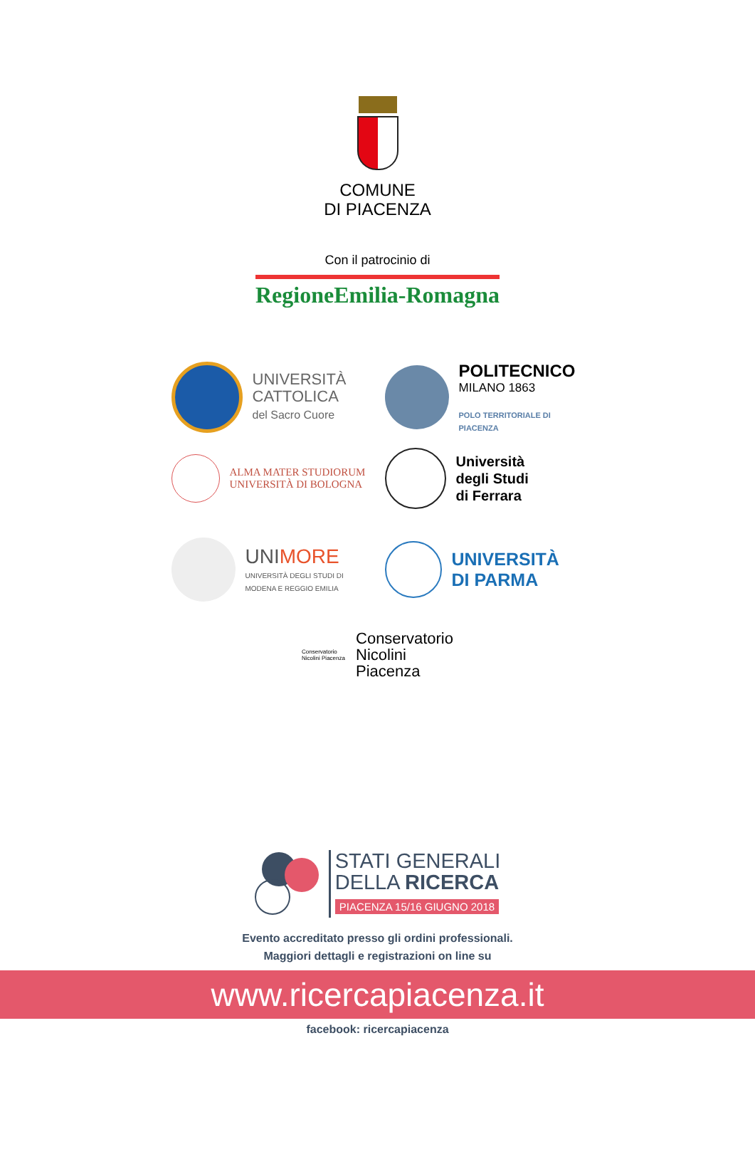COMUNE
DI PIACENZA
Con il patrocinio di
RegioneEmilia-Romagna
UNIVERSITÀ
CATTOLICA
del Sacro Cuore
POLITECNICO
MILANO 1863
POLO TERRITORIALE DI
PIACENZA
ALMA MATER STUDIORUM
UNIVERSITÀ DI BOLOGNA
Università
degli Studi
di Ferrara
UNIMORE
UNIVERSITÀ DEGLI STUDI DI
MODENA E REGGIO EMILIA
UNIVERSITÀ
DI PARMA
Conservatorio Nicolini Piacenza
Conservatorio
Nicolini
Piacenza
STATI GENERALI
DELLA RICERCA
PIACENZA 15/16 GIUGNO 2018
Evento accreditato presso gli ordini professionali.
Maggiori dettagli e registrazioni on line su
www.ricercapiacenza.it
facebook: ricercapiacenza